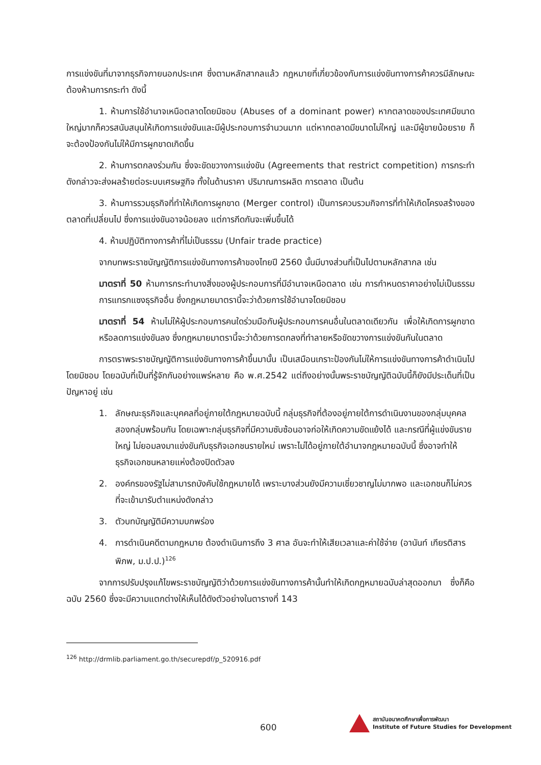การแข่งขันที่มาจากธุรกิจภายนอกประเทศ ซึ่งตามหลักสากลแล้ว กฎหมายที่เกี่ยวข้องกับการแข่งขันทางการค้าควรมีลักษณะต้องห้ามการกระทำ ดังนี้
1. ห้ามการใช้อำนาจเหนือตลาดโดยมิชอบ (Abuses of a dominant power) หากตลาดของประเทศมีขนาดใหญ่มากก็ควรสนับสนุนให้เกิดการแข่งขันและมีผู้ประกอบการจำนวนมาก แต่หากตลาดมีขนาดไม่ใหญ่ และมีผู้ขายน้อยราย ก็จะต้องป้องกันไม่ให้มีการผูกขาดเกิดขึ้น
2. ห้ามการตกลงร่วมกัน ซึ่งจะขัดขวางการแข่งขัน (Agreements that restrict competition) การกระทำดังกล่าวจะส่งผลร้ายต่อระบบเศรษฐกิจ ทั้งในด้านราคา ปริมาณการผลิต การตลาด เป็นต้น
3. ห้ามการรวมธุรกิจที่ทำให้เกิดการผูกขาด (Merger control) เป็นการควบรวมกิจการที่ทำให้เกิดโครงสร้างของตลาดที่เปลี่ยนไป ซึ่งการแข่งขันอาจน้อยลง แต่การกีดกันจะเพิ่มขึ้นได้
4. ห้ามปฏิบัติทางการค้าที่ไม่เป็นธรรม (Unfair trade practice)
จากบทพระราชบัญญัติการแข่งขันทางการค้าของไทยปี 2560 นั้นมีบางส่วนที่เป็นไปตามหลักสากล เช่น
มาตราที่ 50 ห้ามการกระทำบางสิ่งของผู้ประกอบการที่มีอำนาจเหนือตลาด เช่น การกำหนดราคาอย่างไม่เป็นธรรม การแทรกแซงธุรกิจอื่น ซึ่งกฎหมายมาตรานี้จะว่าด้วยการใช้อำนาจโดยมิชอบ
มาตราที่ 54 ห้ามไม่ให้ผู้ประกอบการคนใดร่วมมือกับผู้ประกอบการคนอื่นในตลาดเดียวกัน เพื่อให้เกิดการผูกขาดหรือลดการแข่งขันลง ซึ่งกฎหมายมาตรานี้จะว่าด้วยการตกลงที่ทำลายหรือขัดขวางการแข่งขันกันในตลาด
การตราพระราชบัญญัติการแข่งขันทางการค้าขึ้นมานั้น เป็นเสมือนเกราะป้องกันไม่ให้การแข่งขันทางการค้าดำเนินไปโดยมิชอบ โดยฉบับที่เป็นที่รู้จักกันอย่างแพร่หลาย คือ พ.ศ.2542 แต่ถึงอย่างนั้นพระราชบัญญัติฉบับนี้ก็ยังมีประเด็นที่เป็นปัญหาอยู่ เช่น
1. ลักษณะธุรกิจและบุคคลที่อยู่ภายใต้กฎหมายฉบับนี้ กลุ่มธุรกิจที่ต้องอยู่ภายใต้การดำเนินงานของกลุ่มบุคคลสองกลุ่มพร้อมกัน โดยเฉพาะกลุ่มธุรกิจที่มีความซับซ้อนอาจก่อให้เกิดความขัดแย้งได้ และกรณีที่ผู้แข่งขันรายใหญ่ ไม่ยอมลงมาแข่งขันกับธุรกิจเอกชนรายใหม่ เพราะไม่ได้อยู่ภายใต้อำนาจกฎหมายฉบับนี้ ซึ่งอาจทำให้ธุรกิจเอกชนหลายแห่งต้องปิดตัวลง
2. องค์กรของรัฐไม่สามารถบังคับใช้กฎหมายได้ เพราะบางส่วนยังมีความเชี่ยวชาญไม่มากพอ และเอกชนก็ไม่ควรที่จะเข้ามารับตำแหน่งดังกล่าว
3. ตัวบทบัญญัติมีความบกพร่อง
4. การดำเนินคดีตามกฎหมาย ต้องดำเนินการถึง 3 ศาล อันจะทำให้เสียเวลาและค่าใช้จ่าย (อานันท์ เกียรติสารพิภพ, ม.ป.ป.)<sup>126</sup>
จากการปรับปรุงแก้ไขพระราชบัญญัติว่าด้วยการแข่งขันทางการค้านั้นทำให้เกิดกฎหมายฉบับล่าสุดออกมา ซึ่งก็คือ ฉบับ 2560 ซึ่งจะมีความแตกต่างให้เห็นได้ดังตัวอย่างในตารางที่ 143
<sup>126</sup> http://drmlib.parliament.go.th/securepdf/p_520916.pdf
600
สถาบันอนาคตศึกษาเพื่อการพัฒนา
Institute of Future Studies for Development